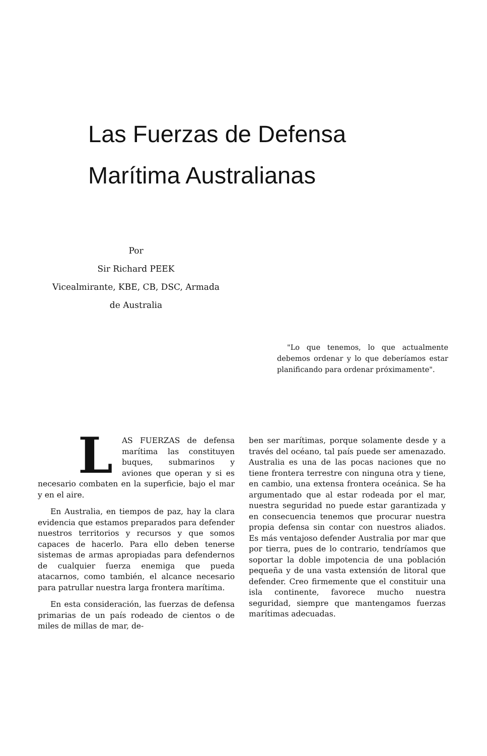Las Fuerzas de Defensa
Marítima Australianas
Por
Sir Richard PEEK
Vicealmirante, KBE, CB, DSC, Armada
de Australia
"Lo que tenemos, lo que actualmente debemos ordenar y lo que deberíamos estar planificando para ordenar próximamente".
LAS FUERZAS de defensa marítima las constituyen buques, submarinos y aviones que operan y si es necesario combaten en la superficie, bajo el mar y en el aire.
En Australia, en tiempos de paz, hay la clara evidencia que estamos preparados para defender nuestros territorios y recursos y que somos capaces de hacerlo. Para ello deben tenerse sistemas de armas apropiadas para defendernos de cualquier fuerza enemiga que pueda atacarnos, como también, el alcance necesario para patrullar nuestra larga frontera marítima.
En esta consideración, las fuerzas de defensa primarias de un país rodeado de cientos o de miles de millas de mar, de-
ben ser marítimas, porque solamente desde y a través del océano, tal país puede ser amenazado. Australia es una de las pocas naciones que no tiene frontera terrestre con ninguna otra y tiene, en cambio, una extensa frontera oceánica. Se ha argumentado que al estar rodeada por el mar, nuestra seguridad no puede estar garantizada y en consecuencia tenemos que procurar nuestra propia defensa sin contar con nuestros aliados. Es más ventajoso defender Australia por mar que por tierra, pues de lo contrario, tendríamos que soportar la doble impotencia de una población pequeña y de una vasta extensión de litoral que defender. Creo firmemente que el constituir una isla continente, favorece mucho nuestra seguridad, siempre que mantengamos fuerzas marítimas adecuadas.